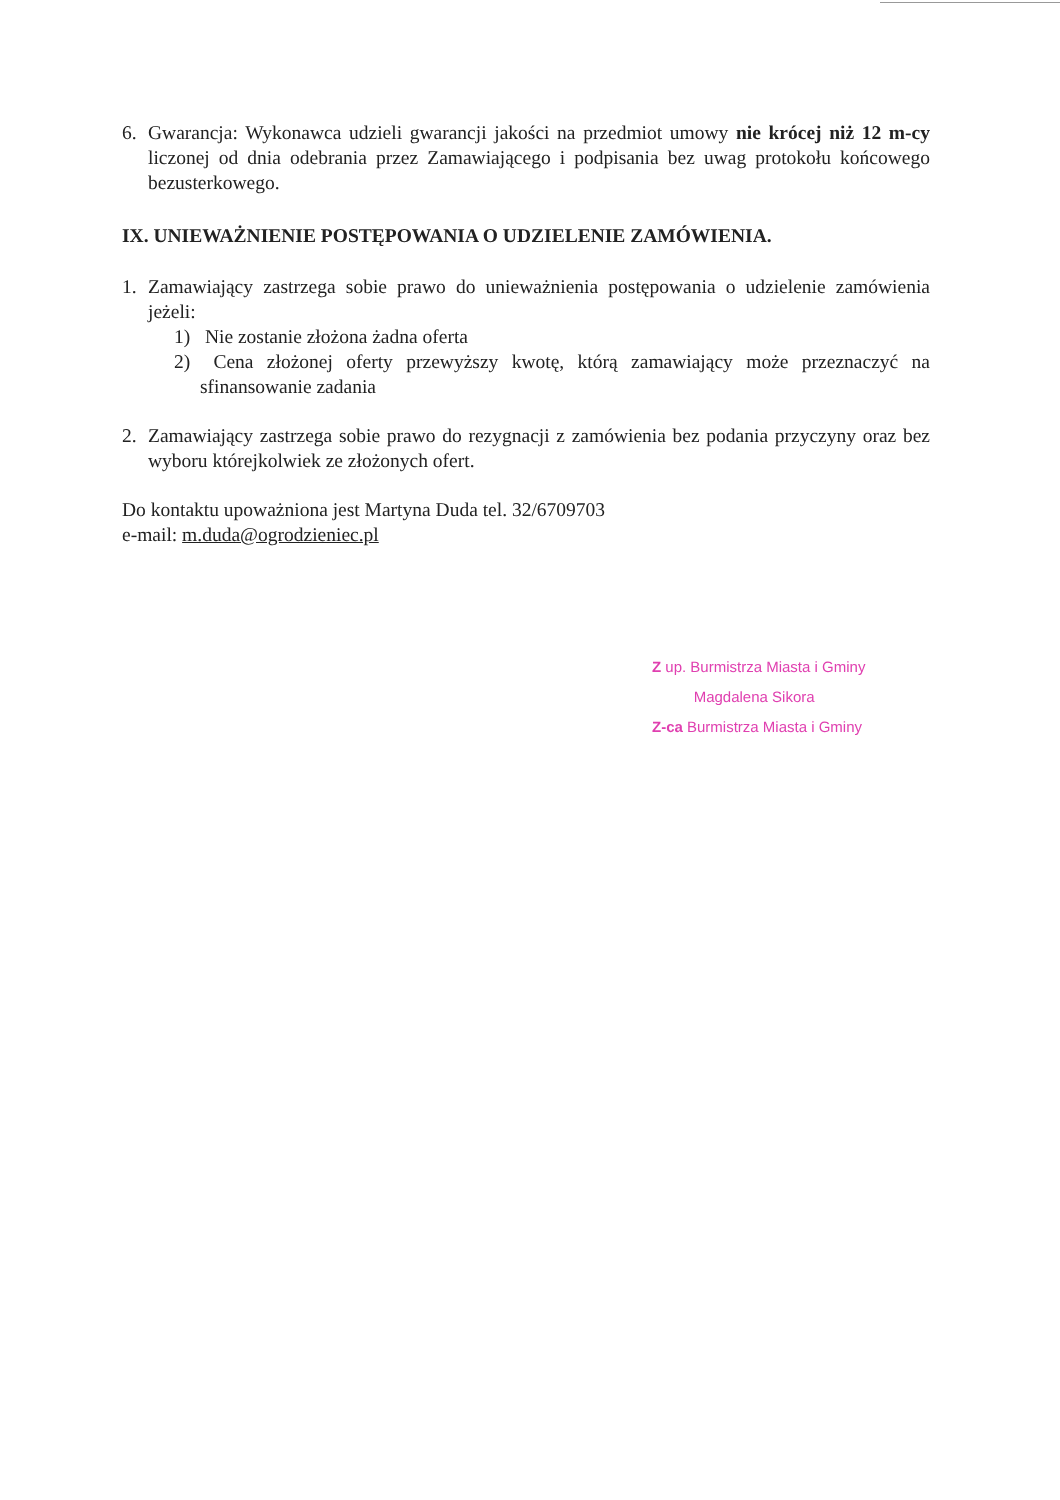6. Gwarancja: Wykonawca udzieli gwarancji jakości na przedmiot umowy nie krócej niż 12 m-cy liczonej od dnia odebrania przez Zamawiającego i podpisania bez uwag protokołu końcowego bezusterkowego.
IX. UNIEWAŻNIENIE POSTĘPOWANIA O UDZIELENIE ZAMÓWIENIA.
1. Zamawiający zastrzega sobie prawo do unieważnienia postępowania o udzielenie zamówienia jeżeli:
1) Nie zostanie złożona żadna oferta
2) Cena złożonej oferty przewyższy kwotę, którą zamawiający może przeznaczyć na sfinansowanie zadania
2. Zamawiający zastrzega sobie prawo do rezygnacji z zamówienia bez podania przyczyny oraz bez wyboru którejkolwiek ze złożonych ofert.
Do kontaktu upoważniona jest Martyna Duda tel. 32/6709703
e-mail: m.duda@ogrodzieniec.pl
Z up. Burmistrza Miasta i Gminy
Magdalena Sikora
Z-ca Burmistrza Miasta i Gminy